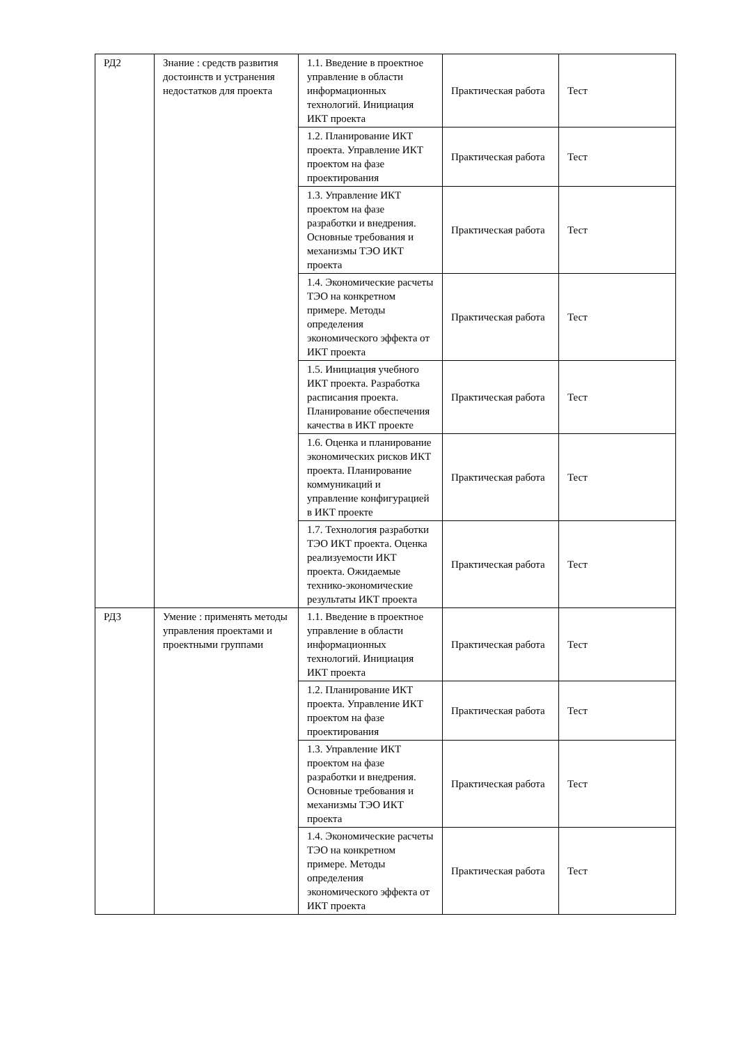| РД2 | Знание : средств развития достоинств и устранения недостатков для проекта | 1.1. Введение в проектное управление в области информационных технологий. Инициация ИКТ проекта | Практическая работа | Тест |
| | | 1.2. Планирование ИКТ проекта. Управление ИКТ проектом на фазе проектирования | Практическая работа | Тест |
| | | 1.3. Управление ИКТ проектом на фазе разработки и внедрения. Основные требования и механизмы ТЭО ИКТ проекта | Практическая работа | Тест |
| | | 1.4. Экономические расчеты ТЭО на конкретном примере. Методы определения экономического эффекта от ИКТ проекта | Практическая работа | Тест |
| | | 1.5. Инициация учебного ИКТ проекта. Разработка расписания проекта. Планирование обеспечения качества в ИКТ проекте | Практическая работа | Тест |
| | | 1.6. Оценка и планирование экономических рисков ИКТ проекта. Планирование коммуникаций и управление конфигурацией в ИКТ проекте | Практическая работа | Тест |
| | | 1.7. Технология разработки ТЭО ИКТ проекта. Оценка реализуемости ИКТ проекта. Ожидаемые технико-экономические результаты ИКТ проекта | Практическая работа | Тест |
| РД3 | Умение : применять методы управления проектами и проектными группами | 1.1. Введение в проектное управление в области информационных технологий. Инициация ИКТ проекта | Практическая работа | Тест |
| | | 1.2. Планирование ИКТ проекта. Управление ИКТ проектом на фазе проектирования | Практическая работа | Тест |
| | | 1.3. Управление ИКТ проектом на фазе разработки и внедрения. Основные требования и механизмы ТЭО ИКТ проекта | Практическая работа | Тест |
| | | 1.4. Экономические расчеты ТЭО на конкретном примере. Методы определения экономического эффекта от ИКТ проекта | Практическая работа | Тест |